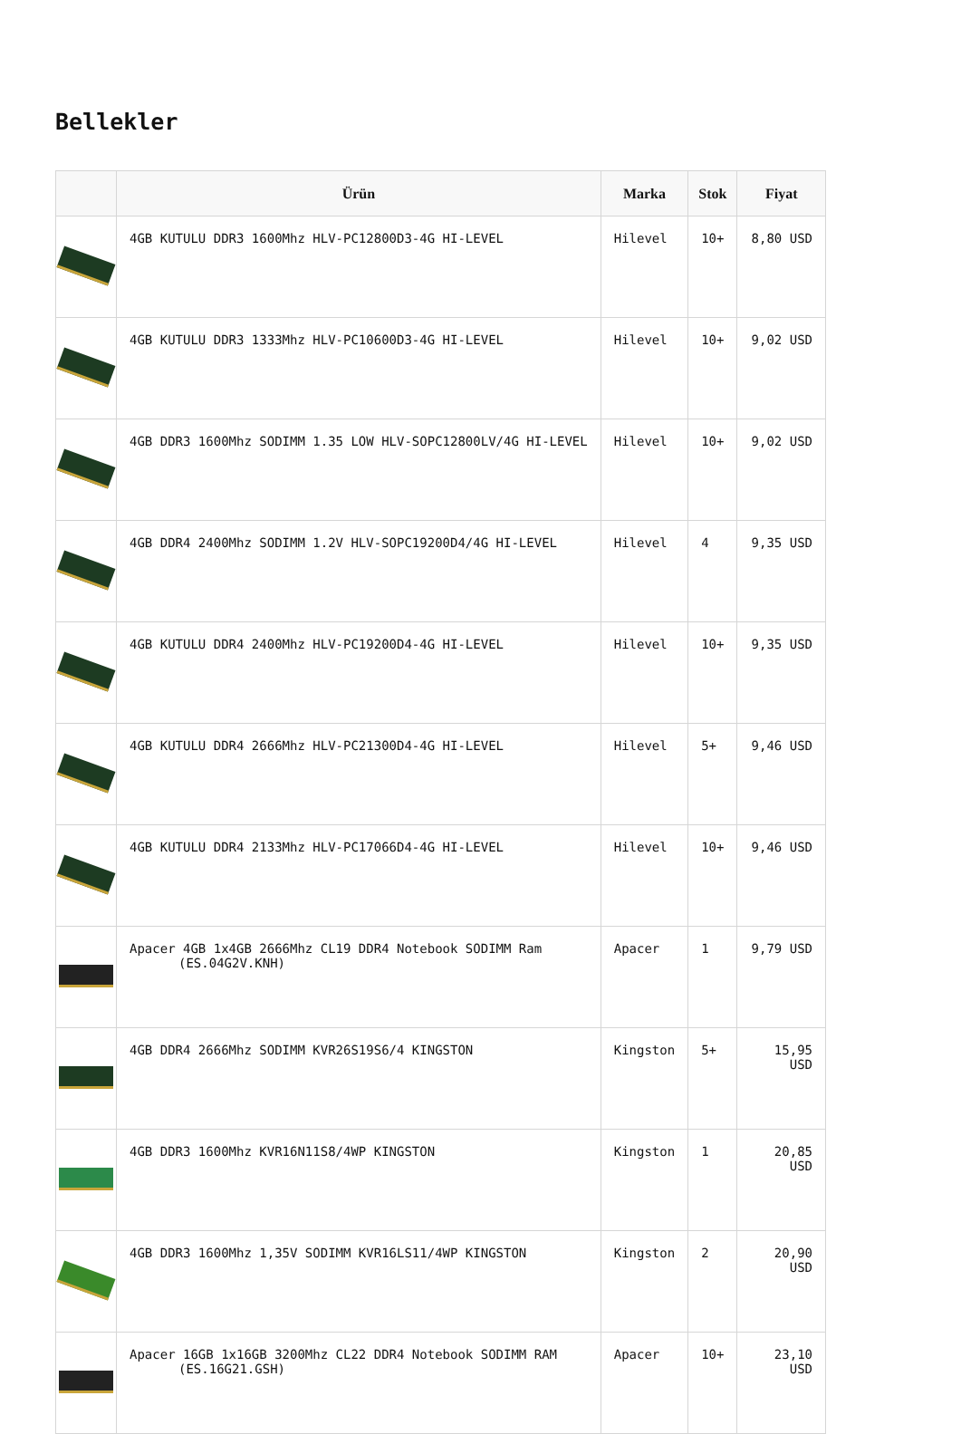Bellekler
| | Ürün | Marka | Stok | Fiyat |
| --- | --- | --- | --- | --- |
| | 4GB KUTULU DDR3 1600Mhz HLV-PC12800D3-4G HI-LEVEL | Hilevel | 10+ | 8,80 USD |
| | 4GB KUTULU DDR3 1333Mhz HLV-PC10600D3-4G HI-LEVEL | Hilevel | 10+ | 9,02 USD |
| | 4GB DDR3 1600Mhz SODIMM 1.35 LOW HLV-SOPC12800LV/4G HI-LEVEL | Hilevel | 10+ | 9,02 USD |
| | 4GB DDR4 2400Mhz SODIMM 1.2V HLV-SOPC19200D4/4G HI-LEVEL | Hilevel | 4 | 9,35 USD |
| | 4GB KUTULU DDR4 2400Mhz HLV-PC19200D4-4G HI-LEVEL | Hilevel | 10+ | 9,35 USD |
| | 4GB KUTULU DDR4 2666Mhz HLV-PC21300D4-4G HI-LEVEL | Hilevel | 5+ | 9,46 USD |
| | 4GB KUTULU DDR4 2133Mhz HLV-PC17066D4-4G HI-LEVEL | Hilevel | 10+ | 9,46 USD |
| | Apacer 4GB 1x4GB 2666Mhz CL19 DDR4 Notebook SODIMM Ram (ES.04G2V.KNH) | Apacer | 1 | 9,79 USD |
| | 4GB DDR4 2666Mhz SODIMM KVR26S19S6/4 KINGSTON | Kingston | 5+ | 15,95 USD |
| | 4GB DDR3 1600Mhz KVR16N11S8/4WP KINGSTON | Kingston | 1 | 20,85 USD |
| | 4GB DDR3 1600Mhz 1,35V SODIMM KVR16LS11/4WP KINGSTON | Kingston | 2 | 20,90 USD |
| | Apacer 16GB 1x16GB 3200Mhz CL22 DDR4 Notebook SODIMM RAM (ES.16G21.GSH) | Apacer | 10+ | 23,10 USD |